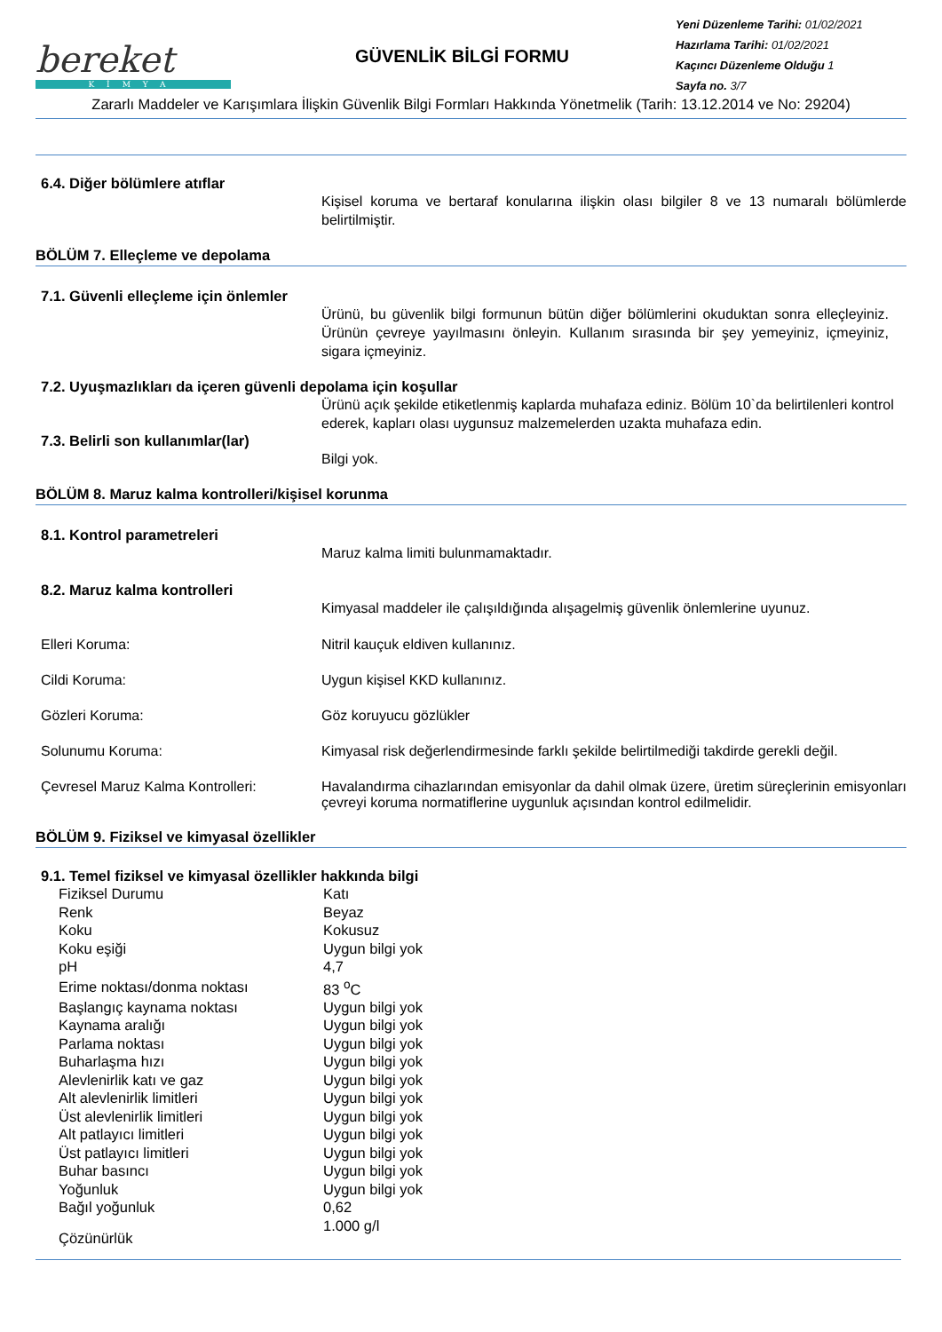bereket
KİMYA
GÜVENLİK BİLGİ FORMU
Yeni Düzenleme Tarihi: 01/02/2021
Hazırlama Tarihi: 01/02/2021
Kaçıncı Düzenleme Olduğu 1
Sayfa no. 3/7
Zararlı Maddeler ve Karışımlara İlişkin Güvenlik Bilgi Formları Hakkında Yönetmelik (Tarih: 13.12.2014 ve No: 29204)
6.4. Diğer bölümlere atıflar
Kişisel koruma ve bertaraf konularına ilişkin olası bilgiler 8 ve 13 numaralı bölümlerde belirtilmiştir.
BÖLÜM 7. Elleçleme ve depolama
7.1. Güvenli elleçleme için önlemler
Ürünü, bu güvenlik bilgi formunun bütün diğer bölümlerini okuduktan sonra elleçleyiniz. Ürünün çevreye yayılmasını önleyin. Kullanım sırasında bir şey yemeyiniz, içmeyiniz, sigara içmeyiniz.
7.2. Uyuşmazlıkları da içeren güvenli depolama için koşullar
Ürünü açık şekilde etiketlenmiş kaplarda muhafaza ediniz. Bölüm 10`da belirtilenleri kontrol ederek, kapları olası uygunsuz malzemelerden uzakta muhafaza edin.
7.3. Belirli son kullanımlar(lar)
Bilgi yok.
BÖLÜM 8. Maruz kalma kontrolleri/kişisel korunma
8.1. Kontrol parametreleri
Maruz kalma limiti bulunmamaktadır.
8.2. Maruz kalma kontrolleri
Kimyasal maddeler ile çalışıldığında alışagelmiş güvenlik önlemlerine uyunuz.
Elleri Koruma: Nitril kauçuk eldiven kullanınız.
Cildi Koruma: Uygun kişisel KKD kullanınız.
Gözleri Koruma: Göz koruyucu gözlükler
Solunumu Koruma: Kimyasal risk değerlendirmesinde farklı şekilde belirtilmediği takdirde gerekli değil.
Çevresel Maruz Kalma Kontrolleri:
Havalandırma cihazlarından emisyonlar da dahil olmak üzere, üretim süreçlerinin emisyonları çevreyi koruma normatiflerine uygunluk açısından kontrol edilmelidir.
BÖLÜM 9. Fiziksel ve kimyasal özellikler
9.1. Temel fiziksel ve kimyasal özellikler hakkında bilgi
| Fiziksel Durumu | Katı |
| Renk | Beyaz |
| Koku | Kokusuz |
| Koku eşiği | Uygun bilgi yok |
| pH | 4,7 |
| Erime noktası/donma noktası | 83 <sup>o</sup>C |
| Başlangıç kaynama noktası | Uygun bilgi yok |
| Kaynama aralığı | Uygun bilgi yok |
| Parlama noktası | Uygun bilgi yok |
| Buharlaşma hızı | Uygun bilgi yok |
| Alevlenirlik katı ve gaz | Uygun bilgi yok |
| Alt alevlenirlik limitleri | Uygun bilgi yok |
| Üst alevlenirlik limitleri | Uygun bilgi yok |
| Alt patlayıcı limitleri | Uygun bilgi yok |
| Üst patlayıcı limitleri | Uygun bilgi yok |
| Buhar basıncı | Uygun bilgi yok |
| Yoğunluk | Uygun bilgi yok |
| Bağıl yoğunluk | 0,62 |
| Çözünürlük | 1.000 g/l |